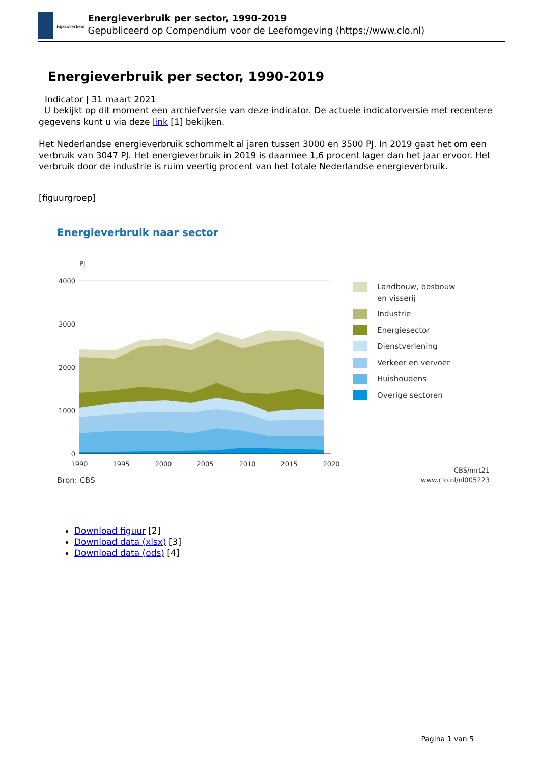Rijksoverheid
Energieverbruik per sector, 1990-2019
Gepubliceerd op Compendium voor de Leefomgeving (https://www.clo.nl)
Energieverbruik per sector, 1990-2019
Indicator | 31 maart 2021
U bekijkt op dit moment een archiefversie van deze indicator. De actuele indicatorversie met recentere gegevens kunt u via deze link [1] bekijken.
Het Nederlandse energieverbruik schommelt al jaren tussen 3000 en 3500 PJ. In 2019 gaat het om een verbruik van 3047 PJ. Het energieverbruik in 2019 is daarmee 1,6 procent lager dan het jaar ervoor. Het verbruik door de industrie is ruim veertig procent van het totale Nederlandse energieverbruik.
[figuurgroep]
Energieverbruik naar sector
PJ
4000
3000
2000
1000
0
1990
1995
2000
2005
2010
2015
2020
Landbouw, bosbouw
en visserij
Industrie
Energiesector
Dienstverlening
Verkeer en vervoer
Huishoudens
Overige sectoren
Bron: CBS
CBS/mrt21
www.clo.nl/nl005223
Download figuur [2]
Download data (xlsx) [3]
Download data (ods) [4]
Pagina 1 van 5